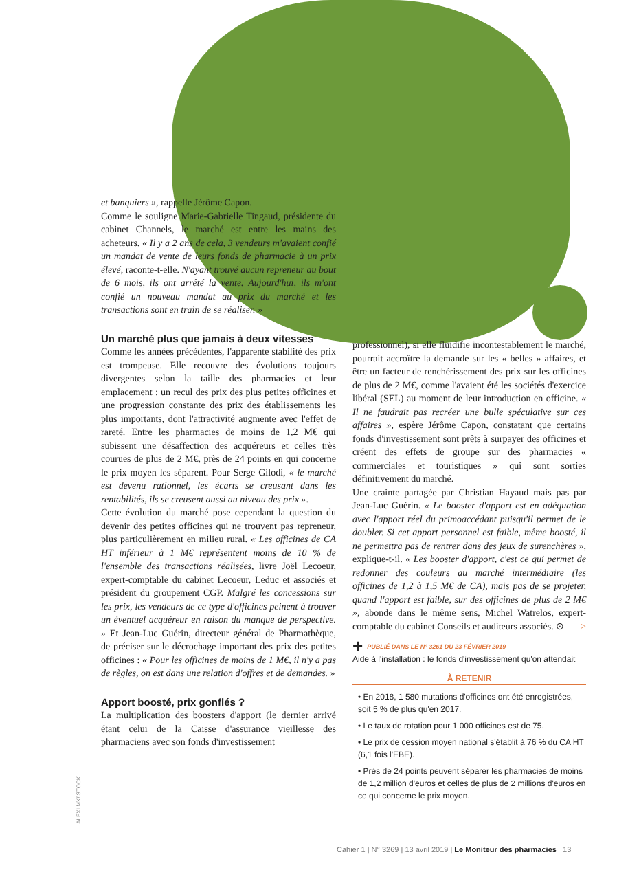et banquiers », rappelle Jérôme Capon.
Comme le souligne Marie-Gabrielle Tingaud, présidente du cabinet Channels, le marché est entre les mains des acheteurs. « Il y a 2 ans de cela, 3 vendeurs m'avaient confié un mandat de vente de leurs fonds de pharmacie à un prix élevé, raconte-t-elle. N'ayant trouvé aucun repreneur au bout de 6 mois, ils ont arrêté la vente. Aujourd'hui, ils m'ont confié un nouveau mandat au prix du marché et les transactions sont en train de se réaliser. »
Un marché plus que jamais à deux vitesses
Comme les années précédentes, l'apparente stabilité des prix est trompeuse. Elle recouvre des évolutions toujours divergentes selon la taille des pharmacies et leur emplacement : un recul des prix des plus petites officines et une progression constante des prix des établissements les plus importants, dont l'attractivité augmente avec l'effet de rareté. Entre les pharmacies de moins de 1,2 M€ qui subissent une désaffection des acquéreurs et celles très courues de plus de 2 M€, près de 24 points en qui concerne le prix moyen les séparent. Pour Serge Gilodi, « le marché est devenu rationnel, les écarts se creusant dans les rentabilités, ils se creusent aussi au niveau des prix ».
Cette évolution du marché pose cependant la question du devenir des petites officines qui ne trouvent pas repreneur, plus particulièrement en milieu rural. « Les officines de CA HT inférieur à 1 M€ représentent moins de 10 % de l'ensemble des transactions réalisées, livre Joël Lecoeur, expert-comptable du cabinet Lecoeur, Leduc et associés et président du groupement CGP. Malgré les concessions sur les prix, les vendeurs de ce type d'officines peinent à trouver un éventuel acquéreur en raison du manque de perspective. » Et Jean-Luc Guérin, directeur général de Pharmathèque, de préciser sur le décrochage important des prix des petites officines : « Pour les officines de moins de 1 M€, il n'y a pas de règles, on est dans une relation d'offres et de demandes. »
Apport boosté, prix gonflés ?
La multiplication des boosters d'apport (le dernier arrivé étant celui de la Caisse d'assurance vieillesse des pharmaciens avec son fonds d'investissement
professionnel), si elle fluidifie incontestablement le marché, pourrait accroître la demande sur les « belles » affaires, et être un facteur de renchérissement des prix sur les officines de plus de 2 M€, comme l'avaient été les sociétés d'exercice libéral (SEL) au moment de leur introduction en officine. « Il ne faudrait pas recréer une bulle spéculative sur ces affaires », espère Jérôme Capon, constatant que certains fonds d'investissement sont prêts à surpayer des officines et créent des effets de groupe sur des pharmacies « commerciales et touristiques » qui sont sorties définitivement du marché.
Une crainte partagée par Christian Hayaud mais pas par Jean-Luc Guérin. « Le booster d'apport est en adéquation avec l'apport réel du primoaccédant puisqu'il permet de le doubler. Si cet apport personnel est faible, même boosté, il ne permettra pas de rentrer dans des jeux de surenchères », explique-t-il. « Les booster d'apport, c'est ce qui permet de redonner des couleurs au marché intermédiaire (les officines de 1,2 à 1,5 M€ de CA), mais pas de se projeter, quand l'apport est faible, sur des officines de plus de 2 M€ », abonde dans le même sens, Michel Watrelos, expert-comptable du cabinet Conseils et auditeurs associés. ⊙ >
+ PUBLIÉ DANS LE N° 3261 DU 23 FÉVRIER 2019
Aide à l'installation : le fonds d'investissement qu'on attendait
À RETENIR
• En 2018, 1 580 mutations d'officines ont été enregistrées, soit 5 % de plus qu'en 2017.
• Le taux de rotation pour 1 000 officines est de 75.
• Le prix de cession moyen national s'établit à 76 % du CA HT (6,1 fois l'EBE).
• Près de 24 points peuvent séparer les pharmacies de moins de 1,2 million d'euros et celles de plus de 2 millions d'euros en ce qui concerne le prix moyen.
ALEXLMX/ISTOCK
Cahier 1 | N° 3269 | 13 avril 2019 | Le Moniteur des pharmacies 13